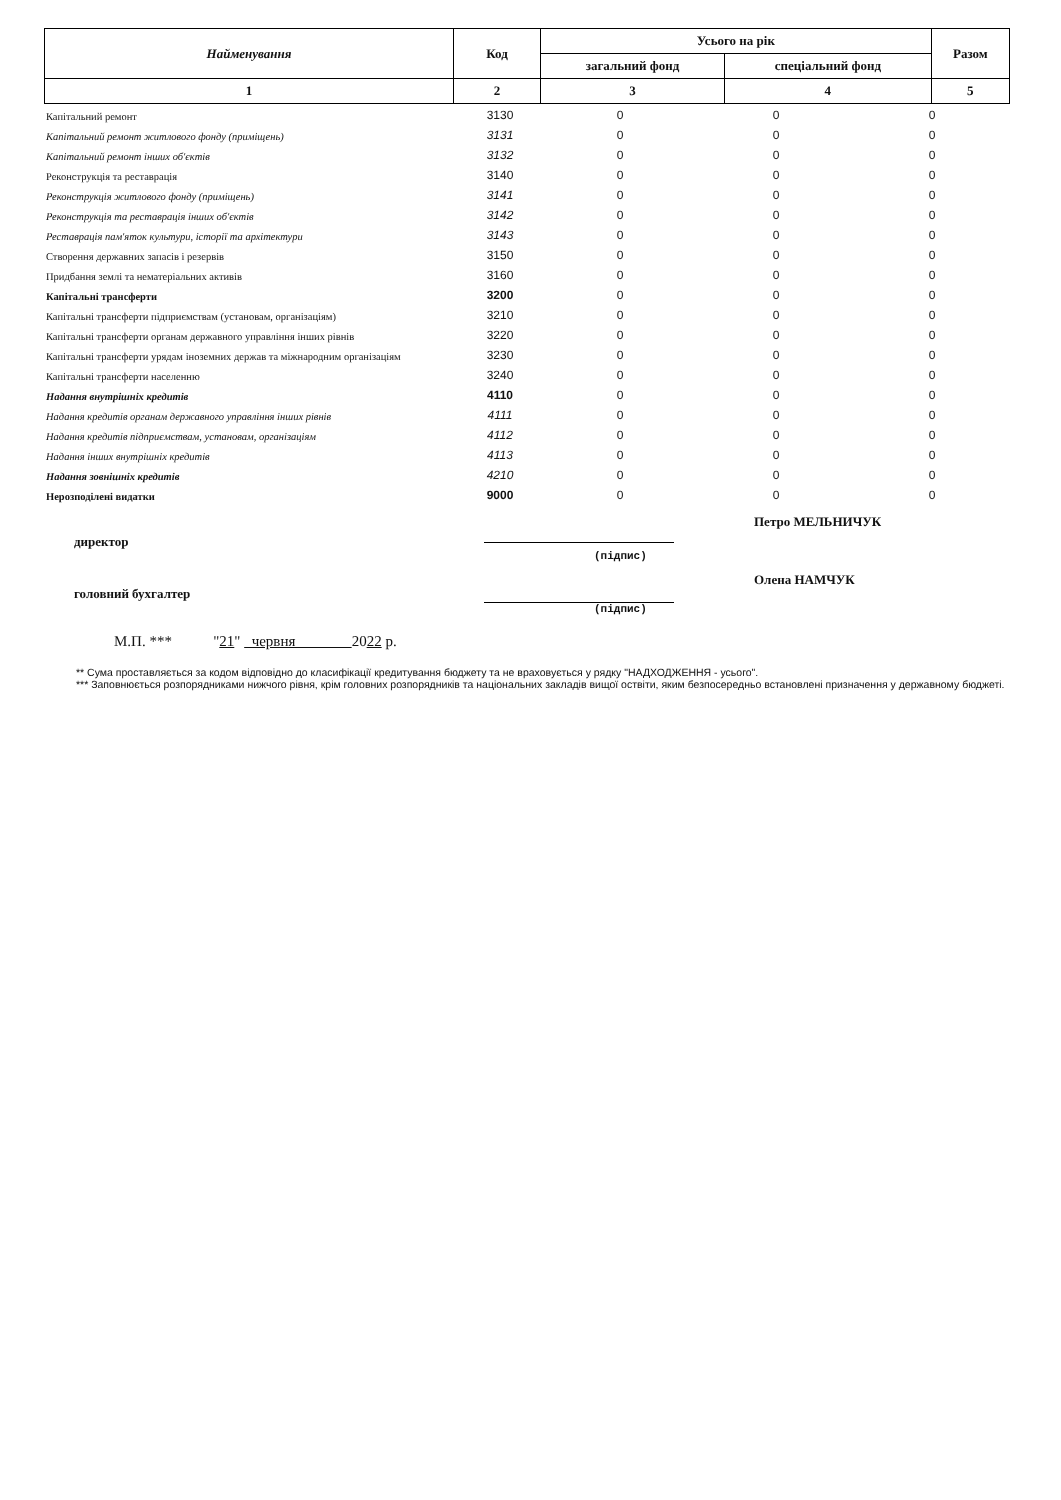| Найменування | Код | Усього на рік | | Разом |
| --- | --- | --- | --- | --- |
| | | загальний фонд | спеціальний фонд | |
| 1 | 2 | 3 | 4 | 5 |
| Капітальний ремонт | 3130 | 0 | 0 | 0 |
| Капітальний ремонт житлового фонду (приміщень) | 3131 | 0 | 0 | 0 |
| Капітальний ремонт інших об'єктів | 3132 | 0 | 0 | 0 |
| Реконструкція та реставрація | 3140 | 0 | 0 | 0 |
| Реконструкція житлового фонду (приміщень) | 3141 | 0 | 0 | 0 |
| Реконструкція та реставрація інших об'єктів | 3142 | 0 | 0 | 0 |
| Реставрація пам'яток культури, історії та архітектури | 3143 | 0 | 0 | 0 |
| Створення державних запасів і резервів | 3150 | 0 | 0 | 0 |
| Придбання землі та нематеріальних активів | 3160 | 0 | 0 | 0 |
| Капітальні трансферти | 3200 | 0 | 0 | 0 |
| Капітальні трансферти підприємствам (установам, організаціям) | 3210 | 0 | 0 | 0 |
| Капітальні трансферти органам державного управління інших рівнів | 3220 | 0 | 0 | 0 |
| Капітальні трансферти урядам іноземних держав та міжнародним організаціям | 3230 | 0 | 0 | 0 |
| Капітальні трансферти населенню | 3240 | 0 | 0 | 0 |
| Надання внутрішніх кредитів | 4110 | 0 | 0 | 0 |
| Надання кредитів органам державного управління інших рівнів | 4111 | 0 | 0 | 0 |
| Надання кредитів підприємствам, установам, організаціям | 4112 | 0 | 0 | 0 |
| Надання інших внутрішніх кредитів | 4113 | 0 | 0 | 0 |
| Надання зовнішніх кредитів | 4210 | 0 | 0 | 0 |
| Нерозподілені видатки | 9000 | 0 | 0 | 0 |
директор
Петро МЕЛЬНИЧУК
(підпис)
головний бухгалтер
Олена НАМЧУК
(підпис)
М.П. *** "21" червня 2022 р.
** Сума проставляється за кодом відповідно до класифікації кредитування бюджету та не враховується у рядку "НАДХОДЖЕННЯ - усього".
*** Заповнюється розпорядниками нижчого рівня, крім головних розпорядників та національних закладів вищої оствіти, яким безпосередньо встановлені призначення у державному бюджеті.